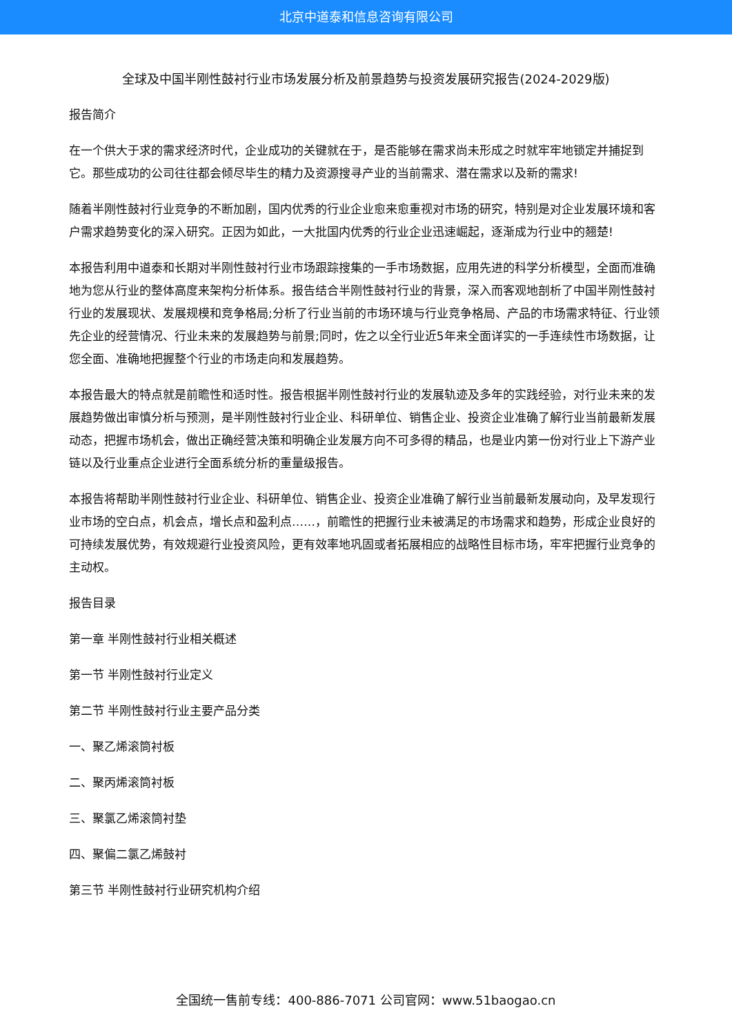北京中道泰和信息咨询有限公司
全球及中国半刚性鼓衬行业市场发展分析及前景趋势与投资发展研究报告(2024-2029版)
报告简介
在一个供大于求的需求经济时代，企业成功的关键就在于，是否能够在需求尚未形成之时就牢牢地锁定并捕捉到它。那些成功的公司往往都会倾尽毕生的精力及资源搜寻产业的当前需求、潜在需求以及新的需求!
随着半刚性鼓衬行业竞争的不断加剧，国内优秀的行业企业愈来愈重视对市场的研究，特别是对企业发展环境和客户需求趋势变化的深入研究。正因为如此，一大批国内优秀的行业企业迅速崛起，逐渐成为行业中的翘楚!
本报告利用中道泰和长期对半刚性鼓衬行业市场跟踪搜集的一手市场数据，应用先进的科学分析模型，全面而准确地为您从行业的整体高度来架构分析体系。报告结合半刚性鼓衬行业的背景，深入而客观地剖析了中国半刚性鼓衬行业的发展现状、发展规模和竞争格局;分析了行业当前的市场环境与行业竞争格局、产品的市场需求特征、行业领先企业的经营情况、行业未来的发展趋势与前景;同时，佐之以全行业近5年来全面详实的一手连续性市场数据，让您全面、准确地把握整个行业的市场走向和发展趋势。
本报告最大的特点就是前瞻性和适时性。报告根据半刚性鼓衬行业的发展轨迹及多年的实践经验，对行业未来的发展趋势做出审慎分析与预测，是半刚性鼓衬行业企业、科研单位、销售企业、投资企业准确了解行业当前最新发展动态，把握市场机会，做出正确经营决策和明确企业发展方向不可多得的精品，也是业内第一份对行业上下游产业链以及行业重点企业进行全面系统分析的重量级报告。
本报告将帮助半刚性鼓衬行业企业、科研单位、销售企业、投资企业准确了解行业当前最新发展动向，及早发现行业市场的空白点，机会点，增长点和盈利点……，前瞻性的把握行业未被满足的市场需求和趋势，形成企业良好的可持续发展优势，有效规避行业投资风险，更有效率地巩固或者拓展相应的战略性目标市场，牢牢把握行业竞争的主动权。
报告目录
第一章 半刚性鼓衬行业相关概述
第一节 半刚性鼓衬行业定义
第二节 半刚性鼓衬行业主要产品分类
一、聚乙烯滚筒衬板
二、聚丙烯滚筒衬板
三、聚氯乙烯滚筒衬垫
四、聚偏二氯乙烯鼓衬
第三节 半刚性鼓衬行业研究机构介绍
全国统一售前专线：400-886-7071 公司官网：www.51baogao.cn